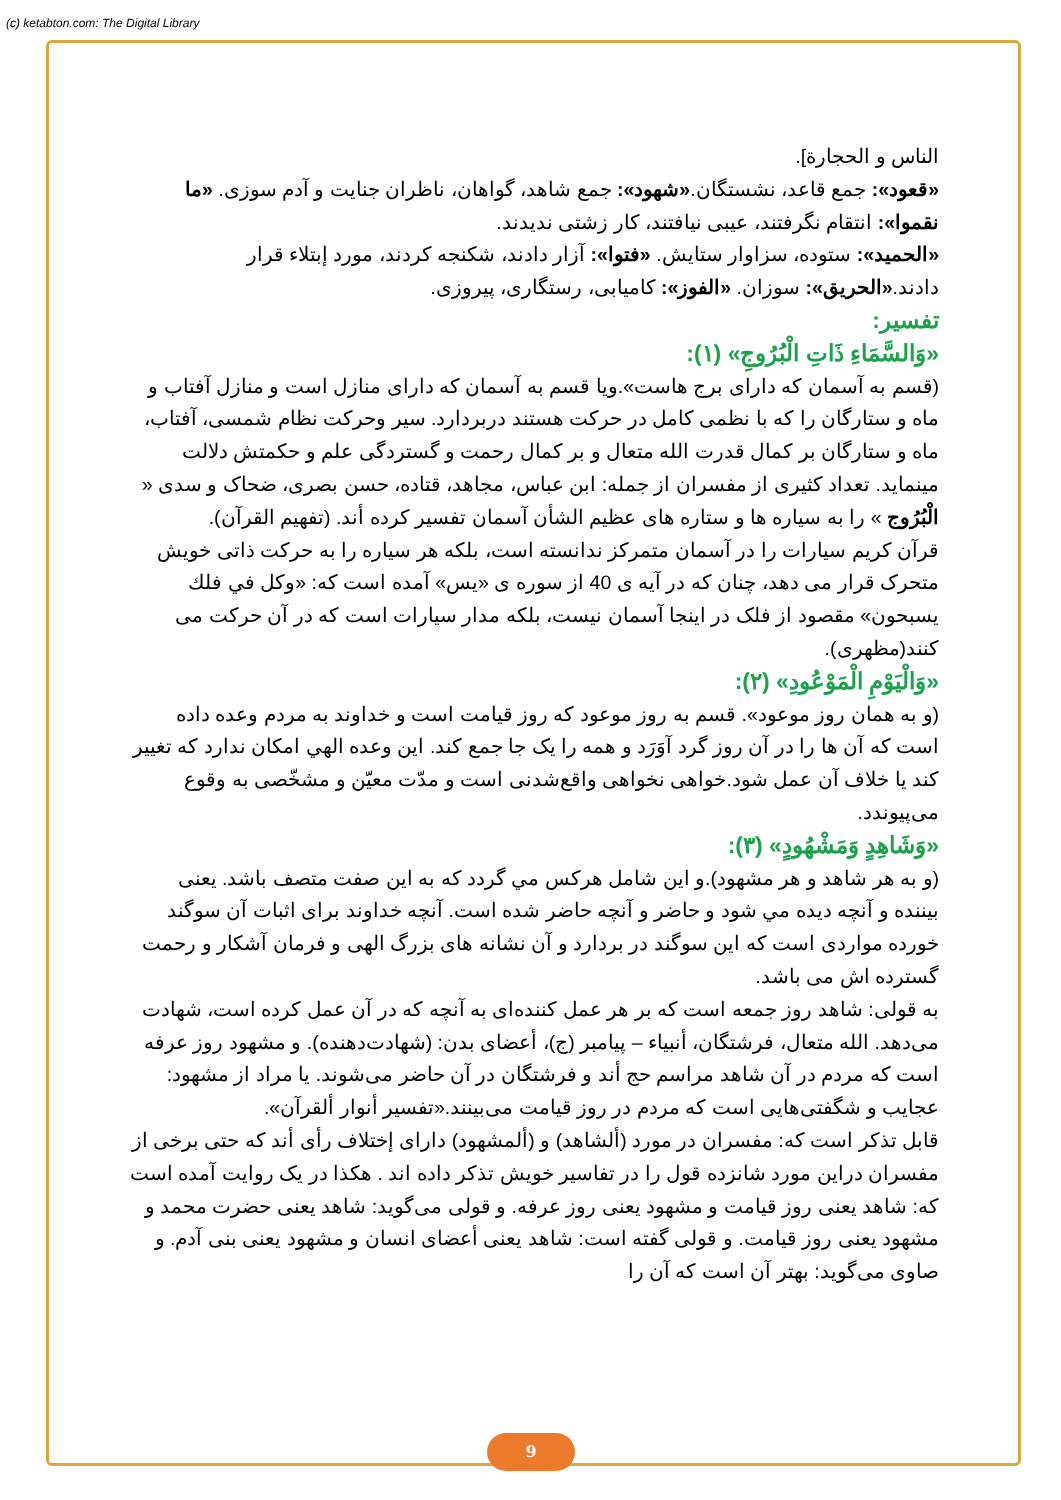(c) ketabton.com: The Digital Library
الناس و الحجارة].
«قعود»: جمع قاعد، نشستگان.«شهود»: جمع شاهد، گواهان، ناظران جنایت و آدم سوزی. «ما نقموا»: انتقام نگرفتند، عیبی نیافتند، کار زشتی ندیدند.
«الحمید»: ستوده، سزاوار ستایش. «فتوا»: آزار دادند، شکنجه کردند، مورد إبتلاء قرار دادند.«الحریق»: سوزان. «الفوز»: کامیابی، رستگاری، پیروزی.
تفسیر:
«وَالسَّمَاءِ ذَاتِ الْبُرُوجِ» (١):
(قسم به آسمان که دارای برج هاست».ویا قسم به آسمان که دارای منازل است و منازل آفتاب و ماه و ستارگان را که با نظمی کامل در حرکت هستند دربردارد. سیر وحرکت نظام شمسی، آفتاب، ماه و ستارگان بر کمال قدرت الله متعال و بر کمال رحمت و گستردگی علم و حکمتش دلالت مینماید. تعداد کثیری از مفسران از جمله: ابن عباس، مجاهد، قتاده، حسن بصری، ضحاک و سدی « الْبُرُوج » را به سیاره ها و ستاره های عظیم الشأن آسمان تفسیر کرده أند. (تفهیم القرآن).
قرآن کریم سیارات را در آسمان متمرکز ندانسته است، بلکه هر سیاره را به حرکت ذاتی خویش متحرک قرار می دهد، چنان که در آیه ی 40 از سوره ی «یس» آمده است که: «وكل في فلك يسبحون» مقصود از فلک در اینجا آسمان نیست، بلکه مدار سیارات است که در آن حرکت می کنند(مظهری).
«وَالْيَوْمِ الْمَوْعُودِ» (٢):
(و به همان روز موعود». قسم به روز موعود که روز قیامت است و خداوند به مردم وعده داده است که آن ها را در آن روز گرد آوَرَد و همه را یک جا جمع کند. این وعده الهي امكان ندارد كه تغيير كند يا خلاف آن عمل شود.خواهی نخواهی واقع‌شدنی است و مدّت معیّن و مشخّصی به وقوع می‌پیوندد.
«وَشَاهِدٍ وَمَشْهُودٍ» (٣):
(و به هر شاهد و هر مشهود).و این شامل هرکس مي گردد كه به اين صفت متصف باشد. یعنی بیننده و آنچه دیده مي شود و حاضر و آنچه حاضر شده است. آنچه خداوند برای اثبات آن سوگند خورده مواردی است که این سوگند در بردارد و آن نشانه های بزرگ الهی و فرمان آشکار و رحمت گسترده اش می باشد.
به قولی: شاهد روز جمعه است که بر هر عمل کننده‌ای به آنچه که در آن عمل کرده است، شهادت می‌دهد. الله متعال، فرشتگان، أنبياء – پيامبر (ج)، أعضاى بدن: (شهادت‌دهنده). و مشهود روز عرفه است که مردم در آن شاهد مراسم حج أند و فرشتگان در آن حاضر می‌شوند. یا مراد از مشهود: عجایب و شگفتی‌هایی است که مردم در روز قیامت می‌بینند.«تفسیر أنوار ألقرآن».
قابل تذکر است که: مفسران در مورد (ألشاهد) و (ألمشهود) دارای إختلاف رأی أند که حتی برخی از مفسران دراين مورد شانزده قول را در تفاسير خويش تذكر داده اند . هكذا در یک روایت آمده است که: شاهد یعنی روز قیامت و مشهود یعنی روز عرفه. و قولی می‌گوید: شاهد یعنی حضرت محمد و مشهود یعنی روز قیامت. و قولی گفته است: شاهد یعنی أعضای انسان و مشهود یعنی بنی آدم. و صاوی می‌گوید: بهتر آن است که آن را
9